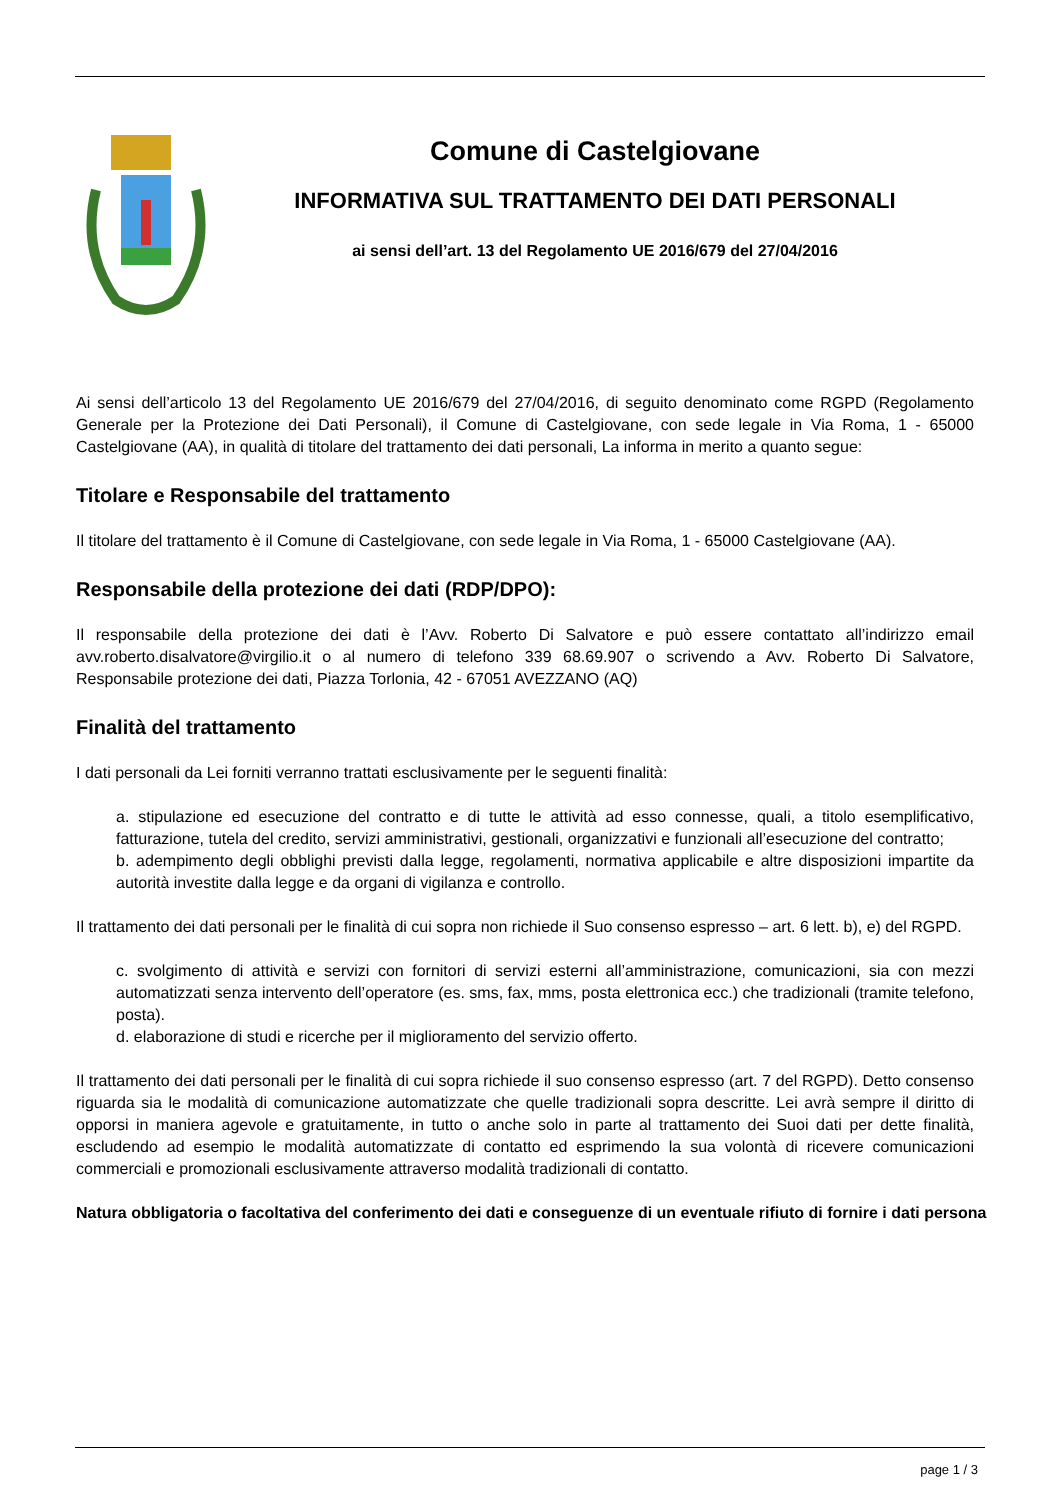Comune di Castelgiovane
INFORMATIVA SUL TRATTAMENTO DEI DATI PERSONALI
ai sensi dell’art. 13 del Regolamento UE 2016/679 del 27/04/2016
Ai sensi dell’articolo 13 del Regolamento UE 2016/679 del 27/04/2016, di seguito denominato come RGPD (Regolamento Generale per la Protezione dei Dati Personali), il Comune di Castelgiovane, con sede legale in Via Roma, 1 - 65000 Castelgiovane (AA), in qualità di titolare del trattamento dei dati personali, La informa in merito a quanto segue:
Titolare e Responsabile del trattamento
Il titolare del trattamento è il Comune di Castelgiovane, con sede legale in Via Roma, 1 - 65000 Castelgiovane (AA).
Responsabile della protezione dei dati (RDP/DPO):
Il responsabile della protezione dei dati è l’Avv. Roberto Di Salvatore e può essere contattato all’indirizzo email avv.roberto.disalvatore@virgilio.it o al numero di telefono 339 68.69.907 o scrivendo a Avv. Roberto Di Salvatore, Responsabile protezione dei dati, Piazza Torlonia, 42 - 67051 AVEZZANO (AQ)
Finalità del trattamento
I dati personali da Lei forniti verranno trattati esclusivamente per le seguenti finalità:
a. stipulazione ed esecuzione del contratto e di tutte le attività ad esso connesse, quali, a titolo esemplificativo, fatturazione, tutela del credito, servizi amministrativi, gestionali, organizzativi e funzionali all’esecuzione del contratto;
b. adempimento degli obblighi previsti dalla legge, regolamenti, normativa applicabile e altre disposizioni impartite da autorità investite dalla legge e da organi di vigilanza e controllo.
Il trattamento dei dati personali per le finalità di cui sopra non richiede il Suo consenso espresso – art. 6 lett. b), e) del RGPD.
c. svolgimento di attività e servizi con fornitori di servizi esterni all’amministrazione, comunicazioni, sia con mezzi automatizzati senza intervento dell’operatore (es. sms, fax, mms, posta elettronica ecc.) che tradizionali (tramite telefono, posta).
d. elaborazione di studi e ricerche per il miglioramento del servizio offerto.
Il trattamento dei dati personali per le finalità di cui sopra richiede il suo consenso espresso (art. 7 del RGPD). Detto consenso riguarda sia le modalità di comunicazione automatizzate che quelle tradizionali sopra descritte. Lei avrà sempre il diritto di opporsi in maniera agevole e gratuitamente, in tutto o anche solo in parte al trattamento dei Suoi dati per dette finalità, escludendo ad esempio le modalità automatizzate di contatto ed esprimendo la sua volontà di ricevere comunicazioni commerciali e promozionali esclusivamente attraverso modalità tradizionali di contatto.
Natura obbligatoria o facoltativa del conferimento dei dati e conseguenze di un eventuale rifiuto di fornire i dati persona
page 1 / 3